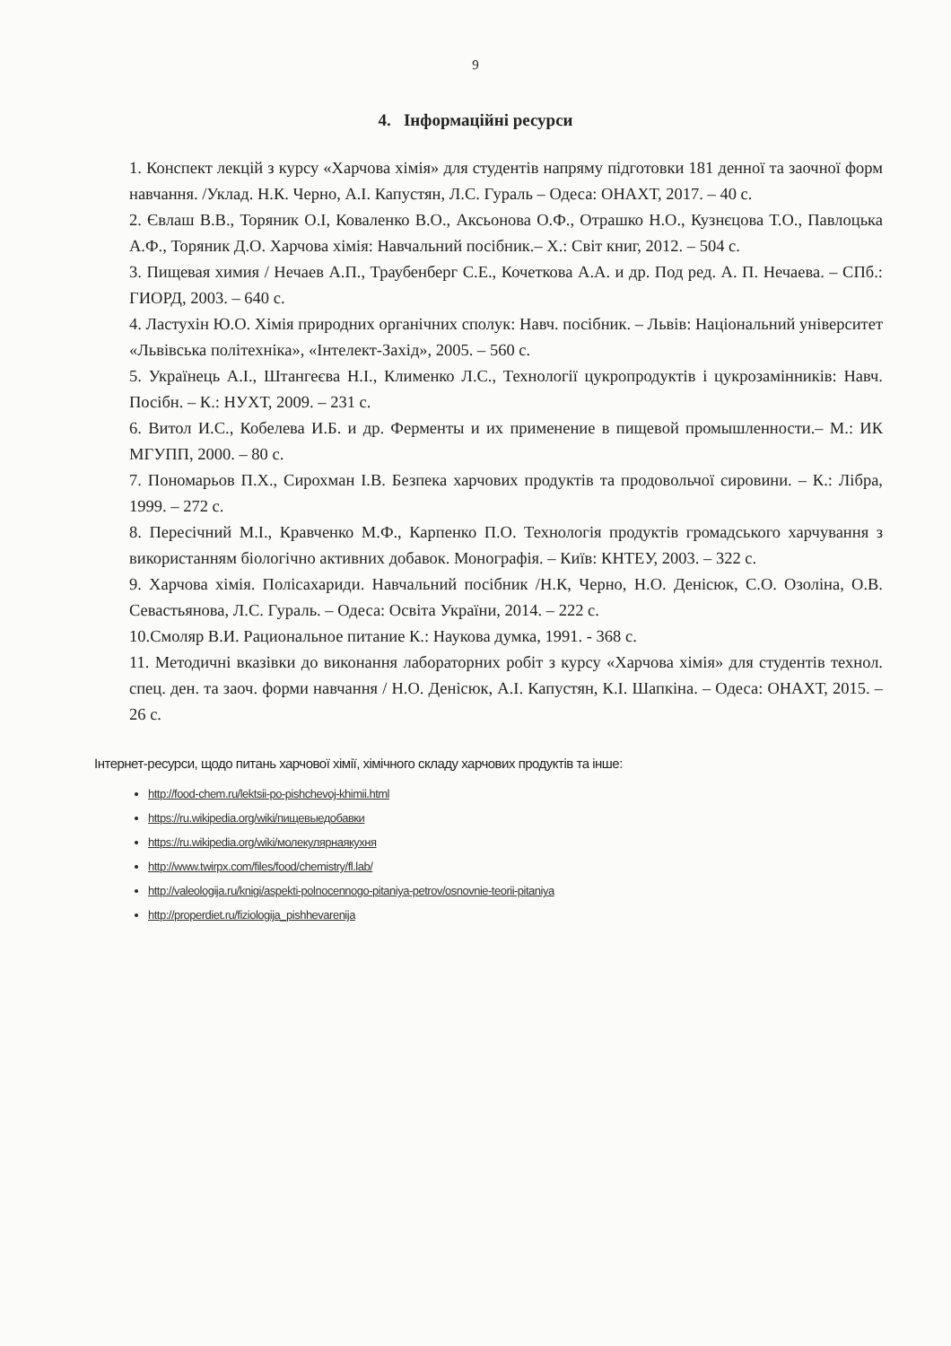9
4. Інформаційні ресурси
1. Конспект лекцій з курсу «Харчова хімія» для студентів напряму підготовки 181 денної та заочної форм навчання. /Уклад. Н.К. Черно, А.І. Капустян, Л.С. Гураль – Одеса: ОНАХТ, 2017. – 40 с.
2. Євлаш В.В., Торяник О.І, Коваленко В.О., Аксьонова О.Ф., Отрашко Н.О., Кузнєцова Т.О., Павлоцька А.Ф., Торяник Д.О. Харчова хімія: Навчальний посібник.– Х.: Світ книг, 2012. – 504 с.
3. Пищевая химия / Нечаев А.П., Траубенберг С.Е., Кочеткова А.А. и др. Под ред. А. П. Нечаева. – СПб.: ГИОРД, 2003. – 640 с.
4. Ластухін Ю.О. Хімія природних органічних сполук: Навч. посібник. – Львів: Національний університет «Львівська політехніка», «Інтелект-Захід», 2005. – 560 с.
5. Українець А.І., Штангеєва Н.І., Клименко Л.С., Технології цукропродуктів і цукрозамінників: Навч. Посібн. – К.: НУХТ, 2009. – 231 с.
6. Витол И.С., Кобелева И.Б. и др. Ферменты и их применение в пищевой промышленности.– М.: ИК МГУПП, 2000. – 80 с.
7. Пономарьов П.Х., Сирохман І.В. Безпека харчових продуктів та продовольчої сировини. – К.: Лібра, 1999. – 272 с.
8. Пересічний М.І., Кравченко М.Ф., Карпенко П.О. Технологія продуктів громадського харчування з використанням біологічно активних добавок. Монографія. – Київ: КНТЕУ, 2003. – 322 с.
9. Харчова хімія. Полісахариди. Навчальний посібник /Н.К, Черно, Н.О. Денісюк, С.О. Озоліна, О.В. Севастьянова, Л.С. Гураль. – Одеса: Освіта України, 2014. – 222 с.
10.Смоляр В.И. Рациональное питание К.: Наукова думка, 1991. - 368 с.
11. Методичні вказівки до виконання лабораторних робіт з курсу «Харчова хімія» для студентів технол. спец. ден. та заоч. форми навчання / Н.О. Денісюк, А.І. Капустян, К.І. Шапкіна. – Одеса: ОНАХТ, 2015. – 26 с.
Інтернет-ресурси, щодо питань харчової хімії, хімічного складу харчових продуктів та інше:
http://food-chem.ru/lektsii-po-pishchevoj-khimii.html
https://ru.wikipedia.org/wiki/пищевыедобавки
https://ru.wikipedia.org/wiki/молекулярнаякухня
http://www.twirpx.com/files/food/chemistry/fl.lab/
http://valeologija.ru/knigi/aspekti-polnocennogo-pitaniya-petrov/osnovnie-teorii-pitaniya
http://properdiet.ru/fiziologija_pishhevarenija